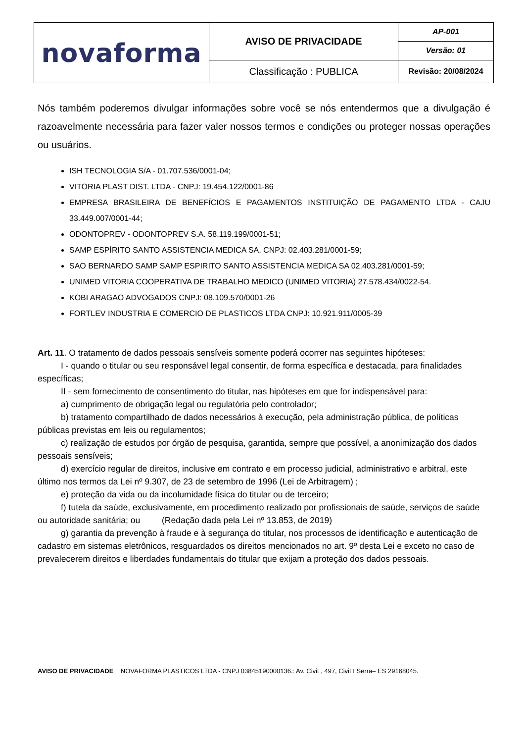| novaforma | AVISO DE PRIVACIDADE | AP-001 |
| | | Versão: 01 |
| | Classificação : PUBLICA | Revisão: 20/08/2024 |
Nós também poderemos divulgar informações sobre você se nós entendermos que a divulgação é razoavelmente necessária para fazer valer nossos termos e condições ou proteger nossas operações ou usuários.
ISH TECNOLOGIA S/A - 01.707.536/0001-04;
VITORIA PLAST DIST. LTDA - CNPJ: 19.454.122/0001-86
EMPRESA BRASILEIRA DE BENEFÍCIOS E PAGAMENTOS INSTITUIÇÃO DE PAGAMENTO LTDA - CAJU 33.449.007/0001-44;
ODONTOPREV - ODONTOPREV S.A. 58.119.199/0001-51;
SAMP ESPÍRITO SANTO ASSISTENCIA MEDICA SA, CNPJ: 02.403.281/0001-59;
SAO BERNARDO SAMP SAMP ESPIRITO SANTO ASSISTENCIA MEDICA SA 02.403.281/0001-59;
UNIMED VITORIA COOPERATIVA DE TRABALHO MEDICO (UNIMED VITORIA) 27.578.434/0022-54.
KOBI ARAGAO ADVOGADOS CNPJ: 08.109.570/0001-26
FORTLEV INDUSTRIA E COMERCIO DE PLASTICOS LTDA CNPJ: 10.921.911/0005-39
Art. 11. O tratamento de dados pessoais sensíveis somente poderá ocorrer nas seguintes hipóteses:
I - quando o titular ou seu responsável legal consentir, de forma específica e destacada, para finalidades específicas;
II - sem fornecimento de consentimento do titular, nas hipóteses em que for indispensável para:
a) cumprimento de obrigação legal ou regulatória pelo controlador;
b) tratamento compartilhado de dados necessários à execução, pela administração pública, de políticas públicas previstas em leis ou regulamentos;
c) realização de estudos por órgão de pesquisa, garantida, sempre que possível, a anonimização dos dados pessoais sensíveis;
d) exercício regular de direitos, inclusive em contrato e em processo judicial, administrativo e arbitral, este último nos termos da Lei nº 9.307, de 23 de setembro de 1996 (Lei de Arbitragem) ;
e) proteção da vida ou da incolumidade física do titular ou de terceiro;
f) tutela da saúde, exclusivamente, em procedimento realizado por profissionais de saúde, serviços de saúde ou autoridade sanitária; ou (Redação dada pela Lei nº 13.853, de 2019)
g) garantia da prevenção à fraude e à segurança do titular, nos processos de identificação e autenticação de cadastro em sistemas eletrônicos, resguardados os direitos mencionados no art. 9º desta Lei e exceto no caso de prevalecerem direitos e liberdades fundamentais do titular que exijam a proteção dos dados pessoais.
AVISO DE PRIVACIDADE NOVAFORMA PLASTICOS LTDA - CNPJ 03845190000136.: Av. Civit , 497, Civit I Serra– ES 29168045.